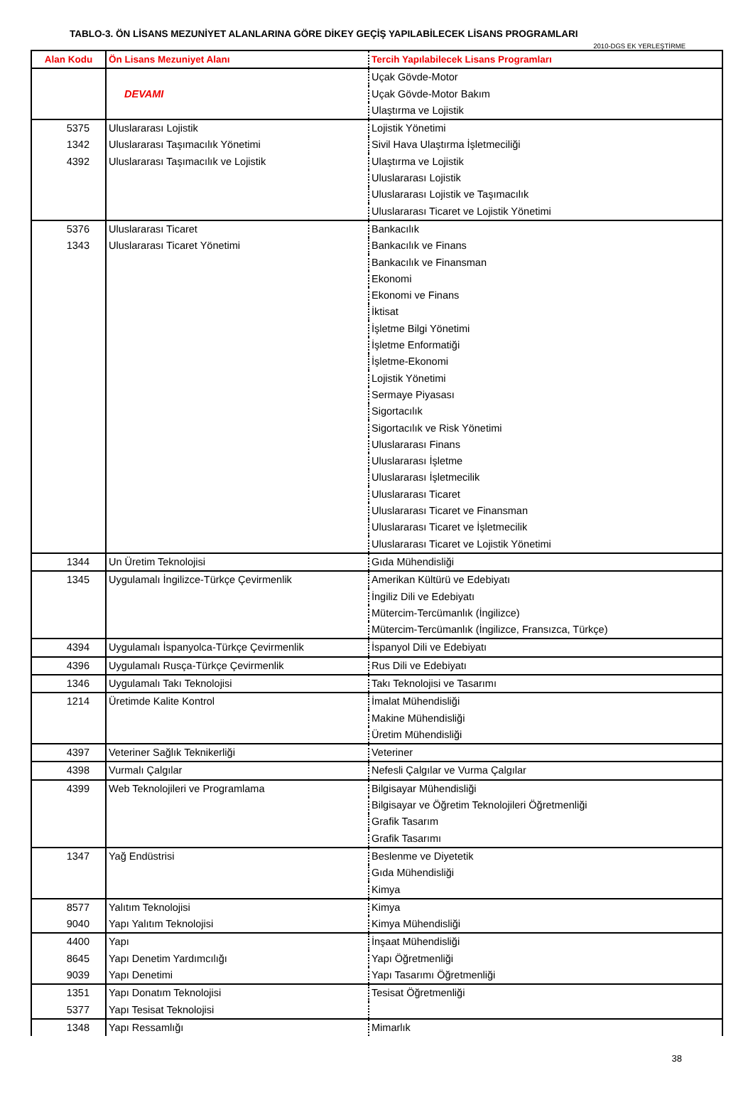TABLO-3. ÖN LİSANS MEZUNİYET ALANLARINA GÖRE DİKEY GEÇİŞ YAPILABİLECEK LİSANS PROGRAMLARI
2010-DGS EK YERLEŞTİRME
| Alan Kodu | Ön Lisans Mezuniyet Alanı | Tercih Yapılabilecek Lisans Programları |
| --- | --- | --- |
| | | Uçak Gövde-Motor |
| | DEVAMI | Uçak Gövde-Motor Bakım |
| | | Ulaştırma ve Lojistik |
| 5375 | Uluslararası Lojistik | Lojistik Yönetimi |
| 1342 | Uluslararası Taşımacılık Yönetimi | Sivil Hava Ulaştırma İşletmeciliği |
| 4392 | Uluslararası Taşımacılık ve Lojistik | Ulaştırma ve Lojistik |
| | | Uluslararası Lojistik |
| | | Uluslararası Lojistik ve Taşımacılık |
| | | Uluslararası Ticaret ve Lojistik Yönetimi |
| 5376 | Uluslararası Ticaret | Bankacılık |
| 1343 | Uluslararası Ticaret Yönetimi | Bankacılık ve Finans |
| | | Bankacılık ve Finansman |
| | | Ekonomi |
| | | Ekonomi ve Finans |
| | | İktisat |
| | | İşletme Bilgi Yönetimi |
| | | İşletme Enformatiği |
| | | İşletme-Ekonomi |
| | | Lojistik Yönetimi |
| | | Sermaye Piyasası |
| | | Sigortacılık |
| | | Sigortacılık ve Risk Yönetimi |
| | | Uluslararası Finans |
| | | Uluslararası İşletme |
| | | Uluslararası İşletmecilik |
| | | Uluslararası Ticaret |
| | | Uluslararası Ticaret ve Finansman |
| | | Uluslararası Ticaret ve İşletmecilik |
| | | Uluslararası Ticaret ve Lojistik Yönetimi |
| 1344 | Un Üretim Teknolojisi | Gıda Mühendisliği |
| 1345 | Uygulamalı İngilizce-Türkçe Çevirmenlik | Amerikan Kültürü ve Edebiyatı |
| | | İngiliz Dili ve Edebiyatı |
| | | Mütercim-Tercümanlık (İngilizce) |
| | | Mütercim-Tercümanlık (İngilizce, Fransızca, Türkçe) |
| 4394 | Uygulamalı İspanyolca-Türkçe Çevirmenlik | İspanyol Dili ve Edebiyatı |
| 4396 | Uygulamalı Rusça-Türkçe Çevirmenlik | Rus Dili ve Edebiyatı |
| 1346 | Uygulamalı Takı Teknolojisi | Takı Teknolojisi ve Tasarımı |
| 1214 | Üretimde Kalite Kontrol | İmalat Mühendisliği |
| | | Makine Mühendisliği |
| | | Üretim Mühendisliği |
| 4397 | Veteriner Sağlık Teknikerliği | Veteriner |
| 4398 | Vurmalı Çalgılar | Nefesli Çalgılar ve Vurma Çalgılar |
| 4399 | Web Teknolojileri ve Programlama | Bilgisayar Mühendisliği |
| | | Bilgisayar ve Öğretim Teknolojileri Öğretmenliği |
| | | Grafik Tasarım |
| | | Grafik Tasarımı |
| 1347 | Yağ Endüstrisi | Beslenme ve Diyetetik |
| | | Gıda Mühendisliği |
| | | Kimya |
| 8577 | Yalıtım Teknolojisi | Kimya |
| 9040 | Yapı Yalıtım Teknolojisi | Kimya Mühendisliği |
| 4400 | Yapı | İnşaat Mühendisliği |
| 8645 | Yapı Denetim Yardımcılığı | Yapı Öğretmenliği |
| 9039 | Yapı Denetimi | Yapı Tasarımı Öğretmenliği |
| 1351 | Yapı Donatım Teknolojisi | Tesisat Öğretmenliği |
| 5377 | Yapı Tesisat Teknolojisi | |
| 1348 | Yapı Ressamlığı | Mimarlık |
38